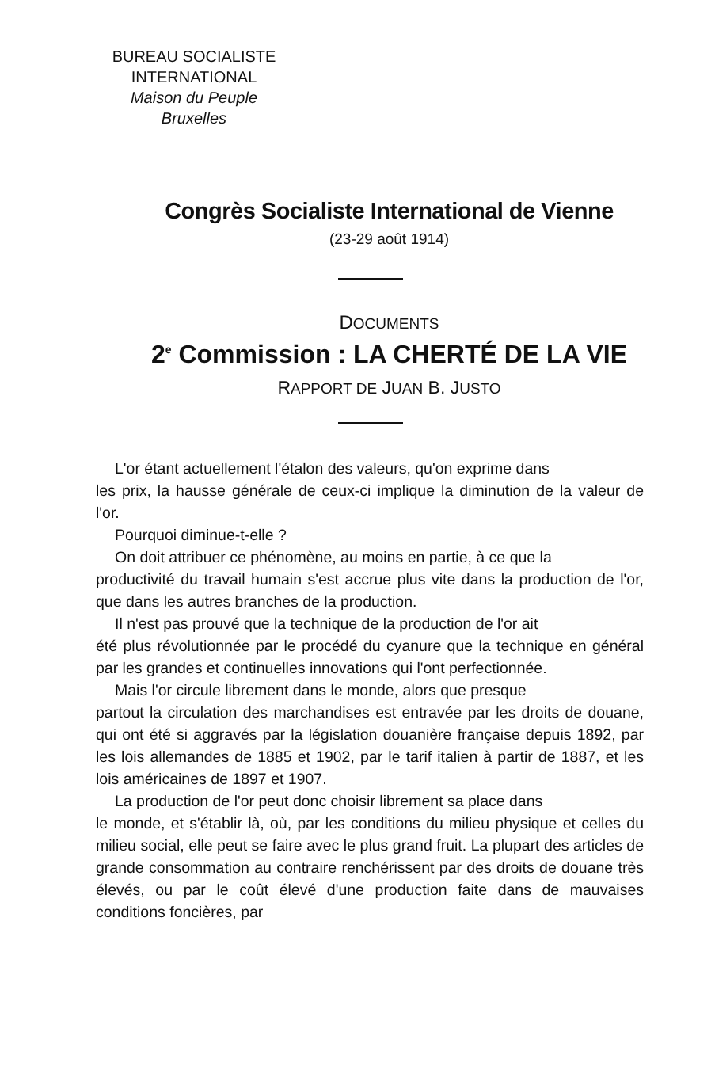BUREAU SOCIALISTE
INTERNATIONAL
Maison du Peuple
Bruxelles
Congrès Socialiste International de Vienne
(23-29 août 1914)
DOCUMENTS
2<sup>e</sup> Commission : LA CHERTÉ DE LA VIE
RAPPORT DE JUAN B. JUSTO
L'or étant actuellement l'étalon des valeurs, qu'on exprime dans
les prix, la hausse générale de ceux-ci implique la diminution de la valeur de l'or.
Pourquoi diminue-t-elle ?
On doit attribuer ce phénomène, au moins en partie, à ce que la
productivité du travail humain s'est accrue plus vite dans la production de l'or, que dans les autres branches de la production.
Il n'est pas prouvé que la technique de la production de l'or ait
été plus révolutionnée par le procédé du cyanure que la technique en général par les grandes et continuelles innovations qui l'ont perfectionnée.
Mais l'or circule librement dans le monde, alors que presque
partout la circulation des marchandises est entravée par les droits de douane, qui ont été si aggravés par la législation douanière française depuis 1892, par les lois allemandes de 1885 et 1902, par le tarif italien à partir de 1887, et les lois américaines de 1897 et 1907.
La production de l'or peut donc choisir librement sa place dans
le monde, et s'établir là, où, par les conditions du milieu physique et celles du milieu social, elle peut se faire avec le plus grand fruit. La plupart des articles de grande consommation au contraire renchérissent par des droits de douane très élevés, ou par le coût élevé d'une production faite dans de mauvaises conditions foncières, par